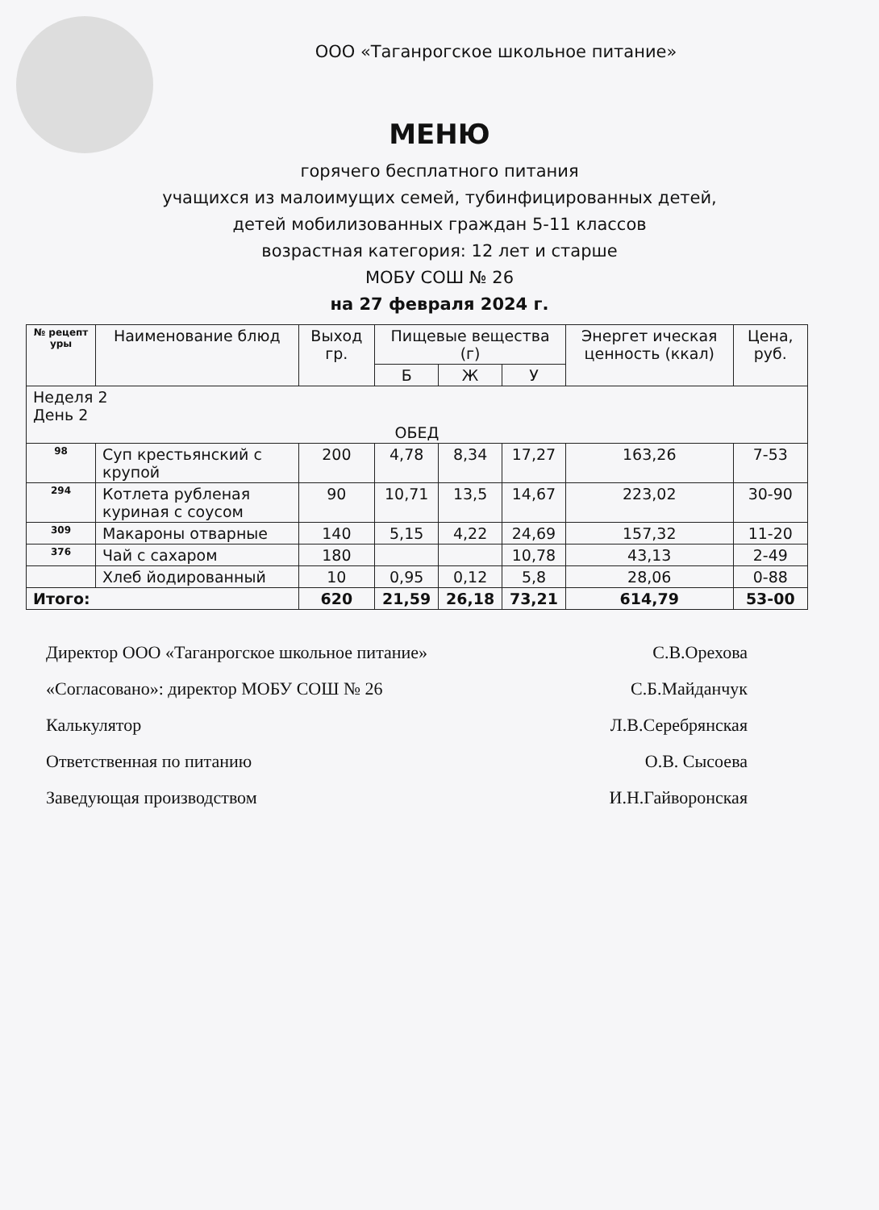ООО «Таганрогское школьное питание»
МЕНЮ
горячего бесплатного питания
учащихся из малоимущих семей, тубинфицированных детей,
детей мобилизованных граждан 5-11 классов
возрастная категория: 12 лет и старше
МОБУ СОШ № 26
на 27 февраля 2024 г.
| № рецепт уры | Наименование блюд | Выход гр. | Пищевые вещества (г) | | | Энергет ическая ценность (ккал) | Цена, руб. |
| --- | --- | --- | --- | --- | --- | --- | --- |
| | | | Б | Ж | У | | |
| Неделя 2 День 2 ОБЕД | | | | | | | |
| 98 | Суп крестьянский с крупой | 200 | 4,78 | 8,34 | 17,27 | 163,26 | 7-53 |
| 294 | Котлета рубленая куриная с соусом | 90 | 10,71 | 13,5 | 14,67 | 223,02 | 30-90 |
| 309 | Макароны отварные | 140 | 5,15 | 4,22 | 24,69 | 157,32 | 11-20 |
| 376 | Чай с сахаром | 180 | | | 10,78 | 43,13 | 2-49 |
| | Хлеб йодированный | 10 | 0,95 | 0,12 | 5,8 | 28,06 | 0-88 |
| Итого: | | 620 | 21,59 | 26,18 | 73,21 | 614,79 | 53-00 |
Директор ООО «Таганрогское школьное питание» С.В.Орехова
«Согласовано»: директор МОБУ СОШ № 26 С.Б.Майданчук
Калькулятор Л.В.Серебрянская
Ответственная по питанию О.В. Сысоева
Заведующая производством И.Н.Гайворонская